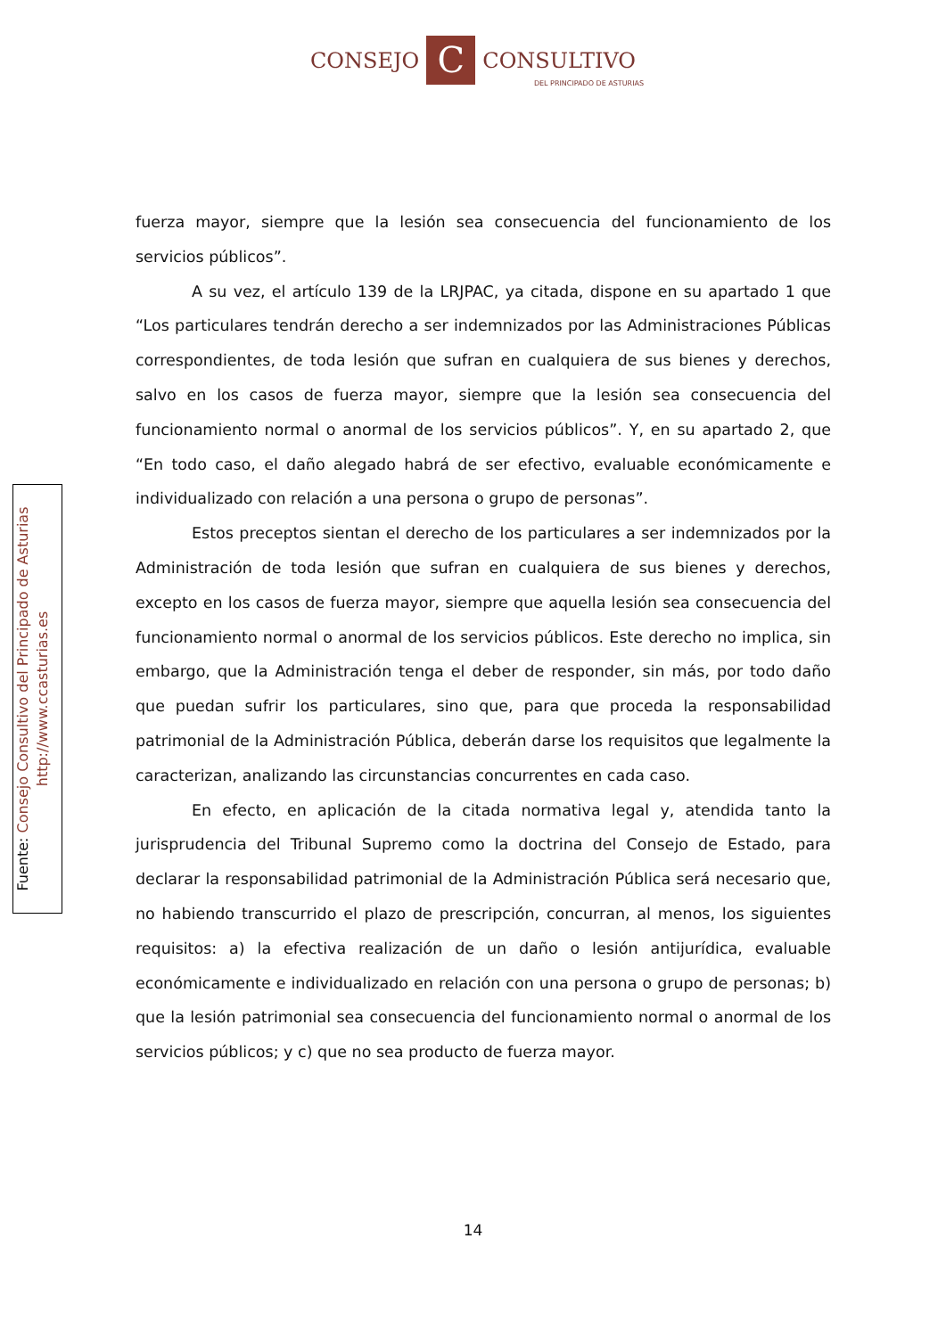CONSEJO C CONSULTIVO
DEL PRINCIPADO DE ASTURIAS
fuerza mayor, siempre que la lesión sea consecuencia del funcionamiento de los servicios públicos”.
A su vez, el artículo 139 de la LRJPAC, ya citada, dispone en su apartado 1 que “Los particulares tendrán derecho a ser indemnizados por las Administraciones Públicas correspondientes, de toda lesión que sufran en cualquiera de sus bienes y derechos, salvo en los casos de fuerza mayor, siempre que la lesión sea consecuencia del funcionamiento normal o anormal de los servicios públicos”. Y, en su apartado 2, que “En todo caso, el daño alegado habrá de ser efectivo, evaluable económicamente e individualizado con relación a una persona o grupo de personas”.
Estos preceptos sientan el derecho de los particulares a ser indemnizados por la Administración de toda lesión que sufran en cualquiera de sus bienes y derechos, excepto en los casos de fuerza mayor, siempre que aquella lesión sea consecuencia del funcionamiento normal o anormal de los servicios públicos. Este derecho no implica, sin embargo, que la Administración tenga el deber de responder, sin más, por todo daño que puedan sufrir los particulares, sino que, para que proceda la responsabilidad patrimonial de la Administración Pública, deberán darse los requisitos que legalmente la caracterizan, analizando las circunstancias concurrentes en cada caso.
En efecto, en aplicación de la citada normativa legal y, atendida tanto la jurisprudencia del Tribunal Supremo como la doctrina del Consejo de Estado, para declarar la responsabilidad patrimonial de la Administración Pública será necesario que, no habiendo transcurrido el plazo de prescripción, concurran, al menos, los siguientes requisitos: a) la efectiva realización de un daño o lesión antijurídica, evaluable económicamente e individualizado en relación con una persona o grupo de personas; b) que la lesión patrimonial sea consecuencia del funcionamiento normal o anormal de los servicios públicos; y c) que no sea producto de fuerza mayor.
Fuente: Consejo Consultivo del Principado de Asturias
http://www.ccasturias.es
14